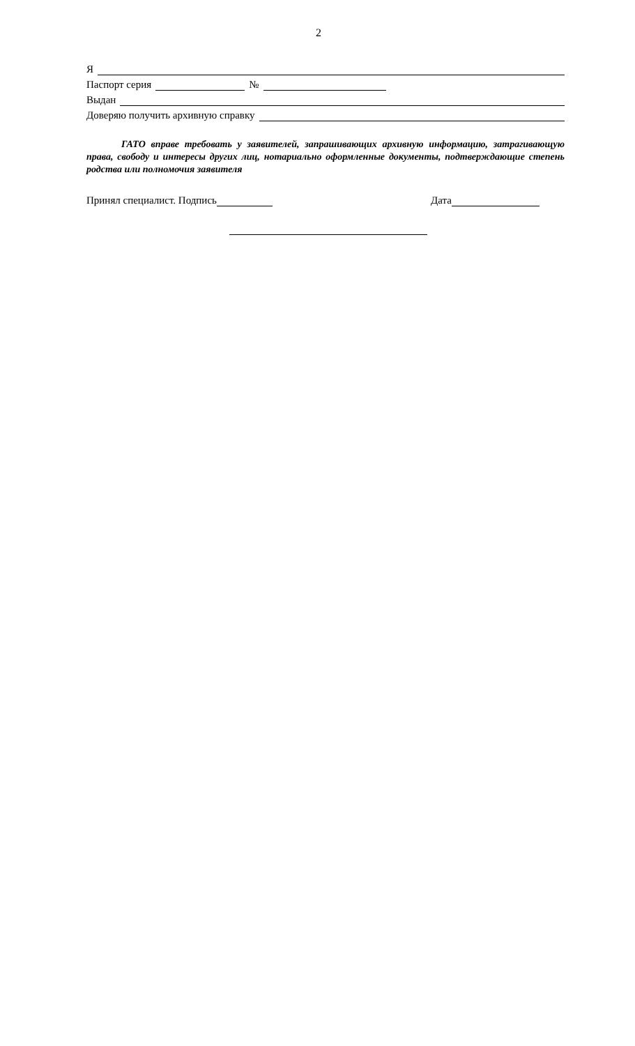2
Я
Паспорт серия №
Выдан
Доверяю получить архивную справку
ГАТО вправе требовать у заявителей, запрашивающих архивную информацию, затрагивающую права, свободу и интересы других лиц, нотариально оформленные документы, подтверждающие степень родства или полномочия заявителя
Принял специалист. Подпись Дата